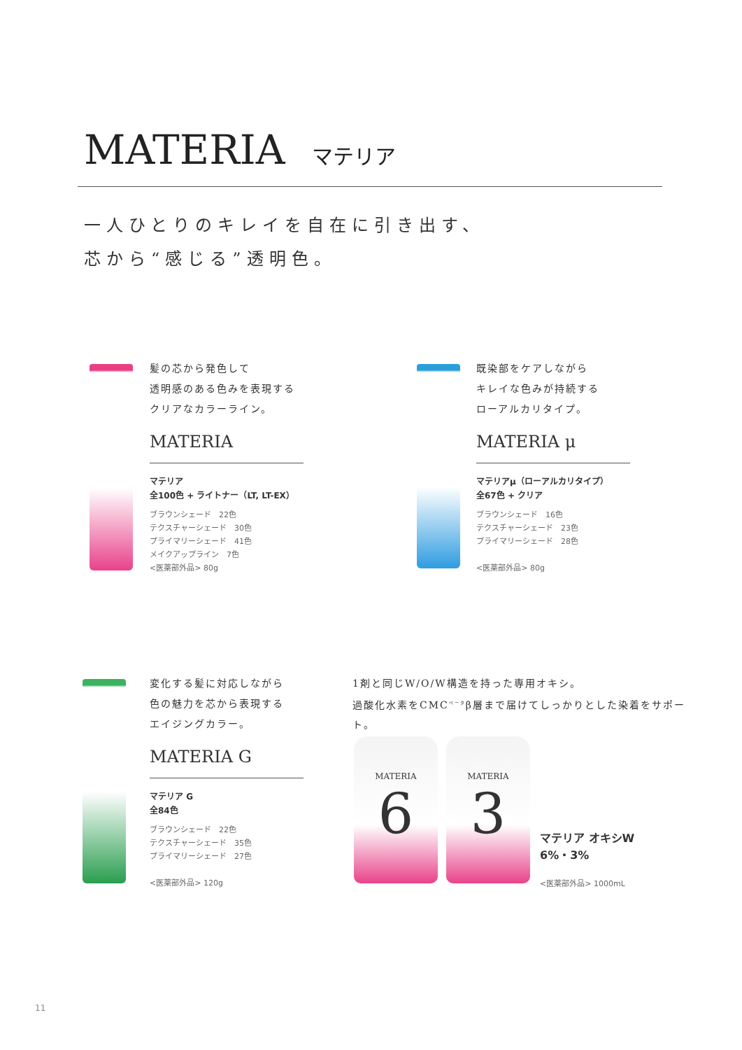MATERIA マテリア
一人ひとりのキレイを自在に引き出す、
芯から“感じる”透明色。
髪の芯から発色して
透明感のある色みを表現する
クリアなカラーライン。
MATERIA
マテリア
全100色 + ライトナー（LT, LT-EX）
ブラウンシェード　22色
テクスチャーシェード　30色
プライマリーシェード　41色
メイクアップライン　7色
<医薬部外品> 80g
既染部をケアしながら
キレイな色みが持続する
ローアルカリタイプ。
MATERIA μ
マテリアμ（ローアルカリタイプ）
全67色 + クリア
ブラウンシェード　16色
テクスチャーシェード　23色
プライマリーシェード　28色
<医薬部外品> 80g
変化する髪に対応しながら
色の魅力を芯から表現する
エイジングカラー。
MATERIA G
マテリア G
全84色
ブラウンシェード　22色
テクスチャーシェード　35色
プライマリーシェード　27色
<医薬部外品> 120g
1剤と同じW/O/W構造を持った専用オキシ。
過酸化水素をCMC<sup>ベータ</sup>β層まで届けてしっかりとした染着をサポート。
MATERIA
6
MATERIA
3
マテリア オキシW
6%・3%
<医薬部外品> 1000mL
11